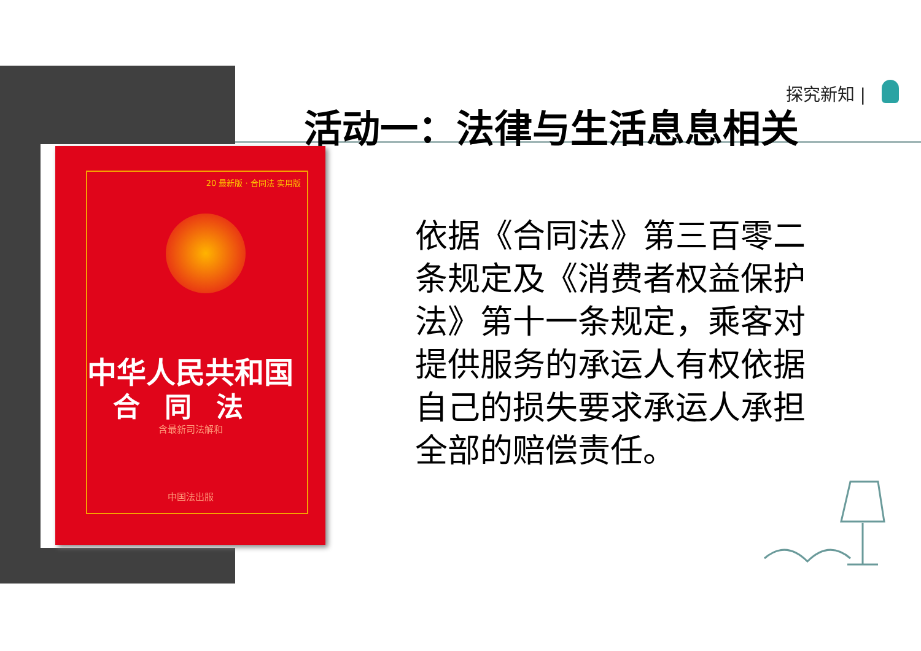探究新知 |
活动一：法律与生活息息相关
20 最新版 · 合同法 实用版
中华人民共和国
合同法
含最新司法解和
中国法出服
依据《合同法》第三百零二条规定及《消费者权益保护法》第十一条规定，乘客对提供服务的承运人有权依据自己的损失要求承运人承担全部的赔偿责任。